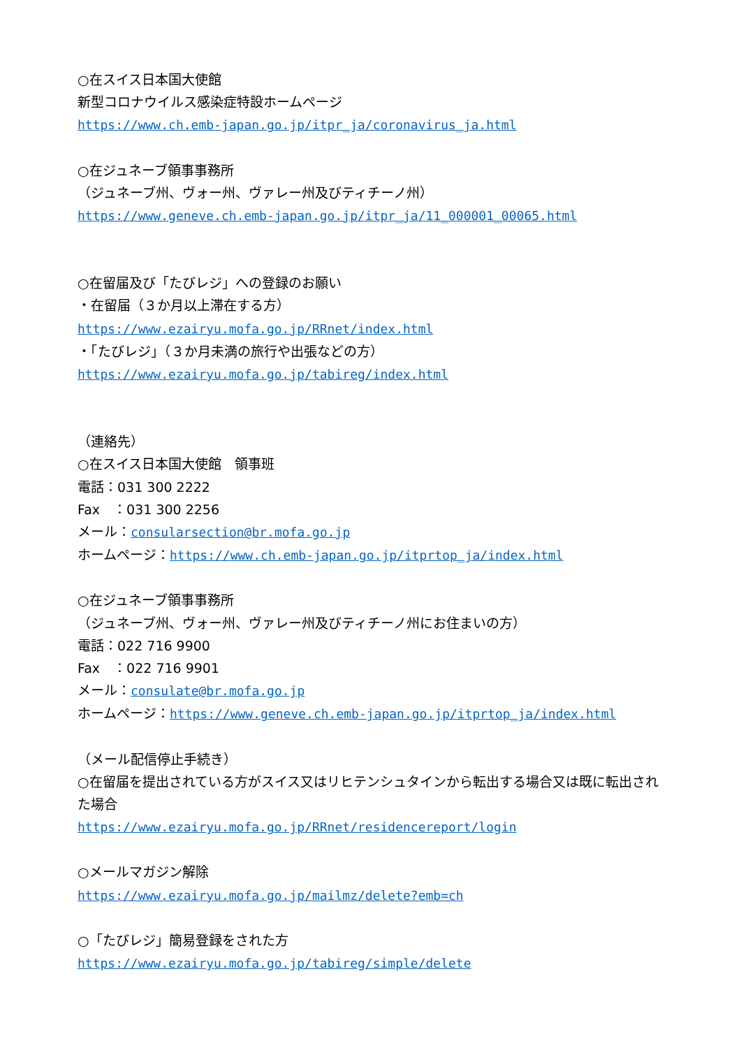○在スイス日本国大使館
新型コロナウイルス感染症特設ホームページ
https://www.ch.emb-japan.go.jp/itpr_ja/coronavirus_ja.html
○在ジュネーブ領事事務所
（ジュネーブ州、ヴォー州、ヴァレー州及びティチーノ州）
https://www.geneve.ch.emb-japan.go.jp/itpr_ja/11_000001_00065.html
○在留届及び「たびレジ」への登録のお願い
・在留届（３か月以上滞在する方）
https://www.ezairyu.mofa.go.jp/RRnet/index.html
・「たびレジ」（３か月未満の旅行や出張などの方）
https://www.ezairyu.mofa.go.jp/tabireg/index.html
（連絡先）
○在スイス日本国大使館　領事班
電話：031 300 2222
Fax　：031 300 2256
メール：consularsection@br.mofa.go.jp
ホームページ：https://www.ch.emb-japan.go.jp/itprtop_ja/index.html
○在ジュネーブ領事事務所
（ジュネーブ州、ヴォー州、ヴァレー州及びティチーノ州にお住まいの方）
電話：022 716 9900
Fax　：022 716 9901
メール：consulate@br.mofa.go.jp
ホームページ：https://www.geneve.ch.emb-japan.go.jp/itprtop_ja/index.html
（メール配信停止手続き）
○在留届を提出されている方がスイス又はリヒテンシュタインから転出する場合又は既に転出された場合
https://www.ezairyu.mofa.go.jp/RRnet/residencereport/login
○メールマガジン解除
https://www.ezairyu.mofa.go.jp/mailmz/delete?emb=ch
○「たびレジ」簡易登録をされた方
https://www.ezairyu.mofa.go.jp/tabireg/simple/delete